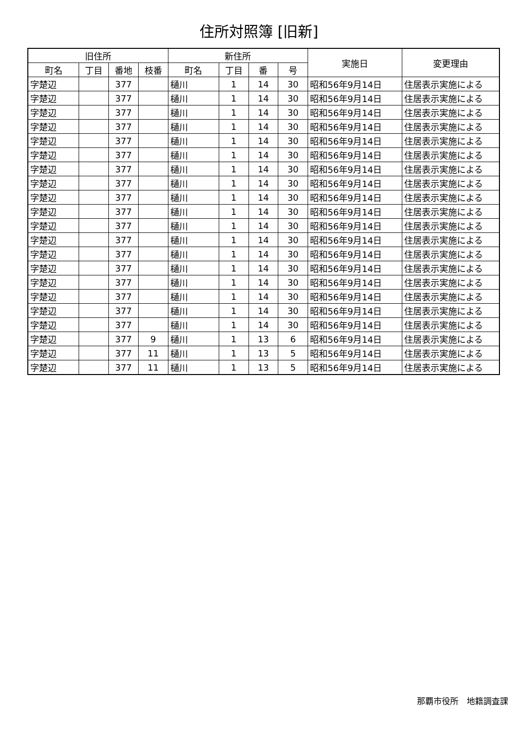住所対照簿 [旧新]
| 旧住所 | | | | 新住所 | | | | 実施日 | 変更理由 |
| --- | --- | --- | --- | --- | --- | --- | --- | --- | --- |
| 町名 | 丁目 | 番地 | 枝番 | 町名 | 丁目 | 番 | 号 | | |
| 字楚辺 | | 377 | | 樋川 | 1 | 14 | 30 | 昭和56年9月14日 | 住居表示実施による |
| 字楚辺 | | 377 | | 樋川 | 1 | 14 | 30 | 昭和56年9月14日 | 住居表示実施による |
| 字楚辺 | | 377 | | 樋川 | 1 | 14 | 30 | 昭和56年9月14日 | 住居表示実施による |
| 字楚辺 | | 377 | | 樋川 | 1 | 14 | 30 | 昭和56年9月14日 | 住居表示実施による |
| 字楚辺 | | 377 | | 樋川 | 1 | 14 | 30 | 昭和56年9月14日 | 住居表示実施による |
| 字楚辺 | | 377 | | 樋川 | 1 | 14 | 30 | 昭和56年9月14日 | 住居表示実施による |
| 字楚辺 | | 377 | | 樋川 | 1 | 14 | 30 | 昭和56年9月14日 | 住居表示実施による |
| 字楚辺 | | 377 | | 樋川 | 1 | 14 | 30 | 昭和56年9月14日 | 住居表示実施による |
| 字楚辺 | | 377 | | 樋川 | 1 | 14 | 30 | 昭和56年9月14日 | 住居表示実施による |
| 字楚辺 | | 377 | | 樋川 | 1 | 14 | 30 | 昭和56年9月14日 | 住居表示実施による |
| 字楚辺 | | 377 | | 樋川 | 1 | 14 | 30 | 昭和56年9月14日 | 住居表示実施による |
| 字楚辺 | | 377 | | 樋川 | 1 | 14 | 30 | 昭和56年9月14日 | 住居表示実施による |
| 字楚辺 | | 377 | | 樋川 | 1 | 14 | 30 | 昭和56年9月14日 | 住居表示実施による |
| 字楚辺 | | 377 | | 樋川 | 1 | 14 | 30 | 昭和56年9月14日 | 住居表示実施による |
| 字楚辺 | | 377 | | 樋川 | 1 | 14 | 30 | 昭和56年9月14日 | 住居表示実施による |
| 字楚辺 | | 377 | | 樋川 | 1 | 14 | 30 | 昭和56年9月14日 | 住居表示実施による |
| 字楚辺 | | 377 | | 樋川 | 1 | 14 | 30 | 昭和56年9月14日 | 住居表示実施による |
| 字楚辺 | | 377 | | 樋川 | 1 | 14 | 30 | 昭和56年9月14日 | 住居表示実施による |
| 字楚辺 | | 377 | 9 | 樋川 | 1 | 13 | 6 | 昭和56年9月14日 | 住居表示実施による |
| 字楚辺 | | 377 | 11 | 樋川 | 1 | 13 | 5 | 昭和56年9月14日 | 住居表示実施による |
| 字楚辺 | | 377 | 11 | 樋川 | 1 | 13 | 5 | 昭和56年9月14日 | 住居表示実施による |
那覇市役所　地籍調査課